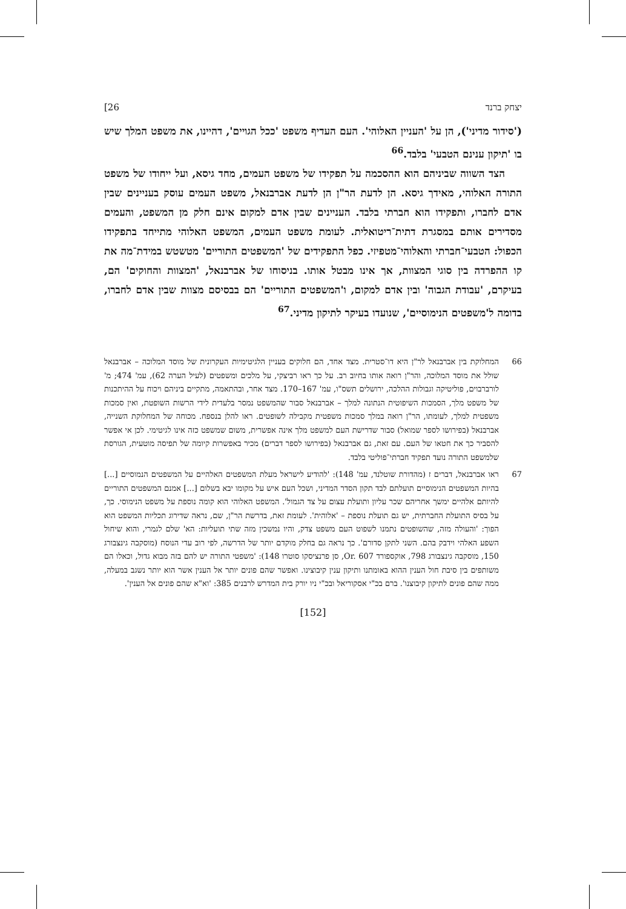יצחק ברנד 26]
('סידור מדיני'), הן על 'העניין האלוהי'. העם העדיף משפט 'ככל הגויים', דהיינו, את משפט המלך שיש בו 'תיקון ענינם הטבעי' בלבד.<sup>66</sup>
הצד השווה שביניהם הוא ההסכמה על תפקידו של משפט העמים, מחד גיסא, ועל ייחודו של משפט התורה האלוהי, מאידך גיסא. הן לדעת הר"ן הן לדעת אברבנאל, משפט העמים עוסק בעניינים שבין אדם לחברו, ותפקידו הוא חברתי בלבד. העניינים שבין אדם למקום אינם חלק מן המשפט, והעמים מסדירים אותם במסגרת דתית־ריטואלית. לעומת משפט העמים, המשפט האלוהי מתייחד בתפקידו הכפול: הטבעי־חברתי והאלוהי־מטפיזי. כפל התפקידים של 'המשפטים התוריים' מטשטש במידת־מה את קו ההפרדה בין סוגי המצוות, אך אינו מבטל אותו. בניסוחו של אברבנאל, 'המצוות והחוקים' הם, בעיקרם, 'עבודת הגבוה' ובין אדם למקום, ו'המשפטים התוריים' הם בבסיסם מצוות שבין אדם לחברו, בדומה ל'משפטים הנימוסיים', שנועדו בעיקר לתיקון מדיני.<sup>67</sup>
66 המחלוקת בין אברבנאל לר"ן היא דו־סטרית. מצד אחד, הם חלוקים בעניין הלגיטימיות העקרונית של מוסד המלוכה – אברבנאל שולל את מוסד המלוכה, והר"ן רואה אותו בחיוב רב. על כך ראו רביצקי, על מלכים ומשפטים (לעיל הערה 62), עמ' 474; מ' לורברבוים, פוליטיקה וגבולות ההלכה, ירושלים תשס"ו, עמ' 167–170. מצד אחר, ובהתאמה, מתקיים ביניהם ויכוח על ההיתכנות של משפט מלך, הסמכות השיפוטית הנתונה למלך – אברבנאל סבור שהמשפט נמסר בלעדית לידי הרשות השופטת, ואין סמכות משפטית למלך, לעומתו, הר"ן רואה במלך סמכות משפטית מקבילה לשופטים. ראו להלן בנספח. מכוחה של המחלוקת השנייה, אברבנאל (בפירושו לספר שמואל) סבור שדרישת העם למשפט מלך אינה אפשרית, משום שמשפט כזה אינו לגיטימי. לכן אי אפשר להסביר כך את חטאו של העם. עם זאת, גם אברבנאל (בפירושו לספר דברים) מכיר באפשרות קיומה של תפיסה מוטעית, הגורסת שלמשפט התורה נועד תפקיד חברתי־פוליטי בלבד.
67 ראו אברבנאל, דברים ז (מהדורת שוטלנד, עמ' 148): 'להודיע לישראל מעלת המשפטים האלהיים על המשפטים הנמוסיים [...] בהיות המשפטים הנימוסיים תועלתם לבד תקון הסדר המדיני, ושכל העם איש על מקומו יבא בשלום [...] אמנם המשפטים התוריים להיותם אלהיים ימשך אחריהם שכר עליון ותועלת עצום על צד הגמול'. המשפט האלוהי הוא קומה נוספת על משפט הנימוסי. כך, על בסיס התועלת החברתית, יש גם תועלת נוספת – 'אלוהית'. לעומת זאת, בדרשת הר"ן, שם, נראה שדירוג תכליות המשפט הוא הפוך: 'והעולה מזה, שהשופטים נתמנו לשפוט העם משפט צדק, והיו נמשכין מזה שתי תועליות: הא' שלם לגמרי, והוא שיחול השפע האלהי וידבק בהם. השני לתקן סדורם'. כך נראה גם בחלק מוקדם יותר של הדרשה, לפי רוב עדי הנוסח (מוסקבה גינצבורג 150, מוסקבה גינצבורג 798, אוקספורד Or. 607, סן פרנציסקו סוטרו 148): 'משפטי התורה יש להם בזה מבוא גדול, וכאלו הם משותפים בין סיבת חול הענין ההוא באומתנו ותיקון ענין קיבוצינו. ואפשר שהם פונים יותר אל הענין אשר הוא יותר נשגב במעלה, ממה שהם פונים לתיקון קיבוצנו'. ברם בכ"י אסקוריאל ובכ"י ניו יורק בית המדרש לרבנים 385: 'וא"א שהם פונים אל הענין'.
[152]